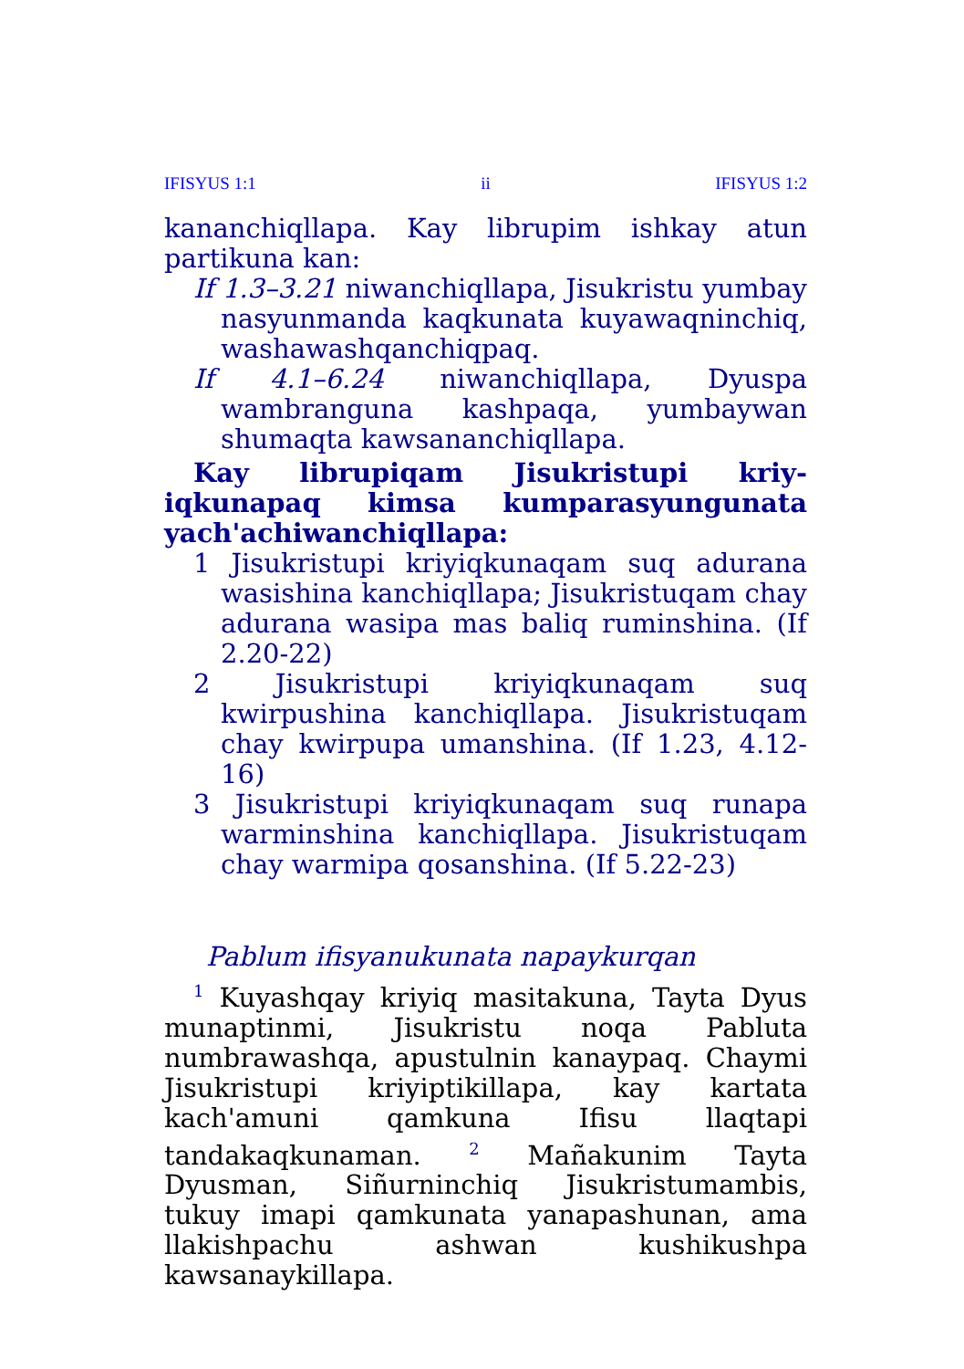IFISYUS 1:1 ii IFISYUS 1:2
kananchiqllapa. Kay librupim ishkay atun partikuna kan:
If 1.3–3.21 niwanchiqllapa, Jisukristu yumbay nasyunmanda kaqkunata kuyawaqninchiq, washawashqanchiqpaq.
If 4.1–6.24 niwanchiqllapa, Dyuspa wambranguna kashpaqa, yumbaywan shumaqta kawsananchiqllapa.
Kay librupiqam Jisukristupi kriy­iqkunapaq kimsa kumparasyungunata yach'achiwanchiqllapa:
1 Jisukristupi kriyiqkunaqam suq adurana wasishina kanchiqllapa; Jisukristuqam chay adurana wasipa mas baliq ruminshina. (If 2.20-22)
2 Jisukristupi kriyiqkunaqam suq kwirpushina kanchiqllapa. Jisukristuqam chay kwirpupa umanshina. (If 1.23, 4.12-16)
3 Jisukristupi kriyiqkunaqam suq runapa warminshina kanchiqllapa. Jisukristuqam chay warmipa qosanshina. (If 5.22-23)
Pablum ifisyanukunata napaykurqan
<sup>1</sup> Kuyashqay kriyiq masitakuna, Tayta Dyus munaptinmi, Jisukristu noqa Pabluta numbrawashqa, apustulnin kanaypaq. Chaymi Jisukristupi kriyiptikillapa, kay kartata kach'amuni qamkuna Ifisu llaqtapi tandakaqkunaman. <sup>2</sup> Mañakunim Tayta Dyusman, Siñurninchiq Jisukristumambis, tukuy imapi qamkunata yanapashunan, ama llakishpachu ashwan kushikushpa kawsanaykillapa.